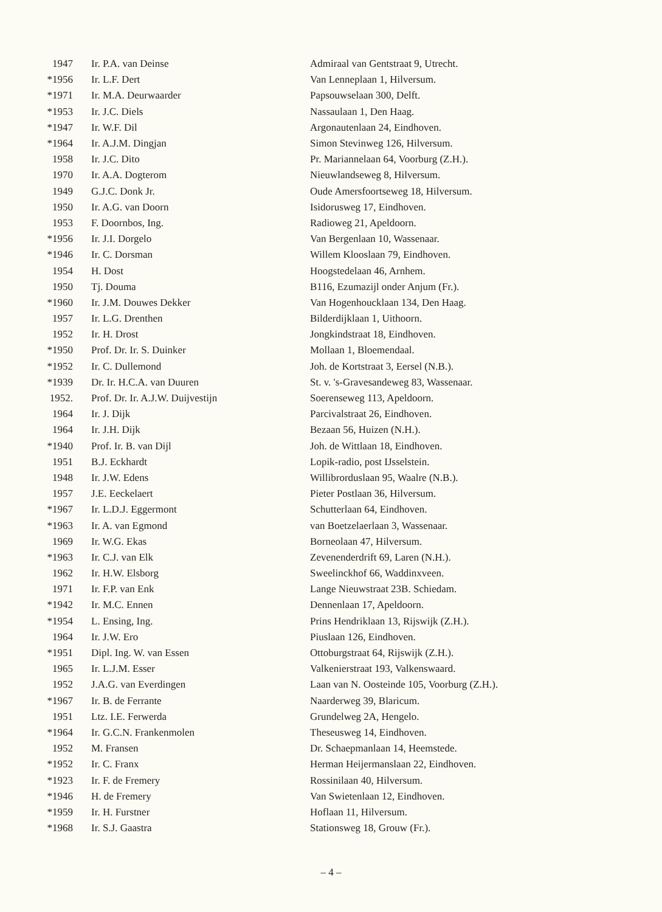| 1947 | Ir. P.A. van Deinse | Admiraal van Gentstraat 9, Utrecht. |
| *1956 | Ir. L.F. Dert | Van Lenneplaan 1, Hilversum. |
| *1971 | Ir. M.A. Deurwaarder | Papsouwselaan 300, Delft. |
| *1953 | Ir. J.C. Diels | Nassaulaan 1, Den Haag. |
| *1947 | Ir. W.F. Dil | Argonautenlaan 24, Eindhoven. |
| *1964 | Ir. A.J.M. Dingjan | Simon Stevinweg 126, Hilversum. |
| 1958 | Ir. J.C. Dito | Pr. Mariannelaan 64, Voorburg (Z.H.). |
| 1970 | Ir. A.A. Dogterom | Nieuwlandseweg 8, Hilversum. |
| 1949 | G.J.C. Donk Jr. | Oude Amersfoortseweg 18, Hilversum. |
| 1950 | Ir. A.G. van Doorn | Isidorusweg 17, Eindhoven. |
| 1953 | F. Doornbos, Ing. | Radioweg 21, Apeldoorn. |
| *1956 | Ir. J.I. Dorgelo | Van Bergenlaan 10, Wassenaar. |
| *1946 | Ir. C. Dorsman | Willem Klooslaan 79, Eindhoven. |
| 1954 | H. Dost | Hoogstedelaan 46, Arnhem. |
| 1950 | Tj. Douma | B116, Ezumazijl onder Anjum (Fr.). |
| *1960 | Ir. J.M. Douwes Dekker | Van Hogenhoucklaan 134, Den Haag. |
| 1957 | Ir. L.G. Drenthen | Bilderdijklaan 1, Uithoorn. |
| 1952 | Ir. H. Drost | Jongkindstraat 18, Eindhoven. |
| *1950 | Prof. Dr. Ir. S. Duinker | Mollaan 1, Bloemendaal. |
| *1952 | Ir. C. Dullemond | Joh. de Kortstraat 3, Eersel (N.B.). |
| *1939 | Dr. Ir. H.C.A. van Duuren | St. v. 's-Gravesandeweg 83, Wassenaar. |
| 1952. | Prof. Dr. Ir. A.J.W. Duijvestijn | Soerenseweg 113, Apeldoorn. |
| 1964 | Ir. J. Dijk | Parcivalstraat 26, Eindhoven. |
| 1964 | Ir. J.H. Dijk | Bezaan 56, Huizen (N.H.). |
| *1940 | Prof. Ir. B. van Dijl | Joh. de Wittlaan 18, Eindhoven. |
| 1951 | B.J. Eckhardt | Lopik-radio, post IJsselstein. |
| 1948 | Ir. J.W. Edens | Willibrorduslaan 95, Waalre (N.B.). |
| 1957 | J.E. Eeckelaert | Pieter Postlaan 36, Hilversum. |
| *1967 | Ir. L.D.J. Eggermont | Schutterlaan 64, Eindhoven. |
| *1963 | Ir. A. van Egmond | van Boetzelaerlaan 3, Wassenaar. |
| 1969 | Ir. W.G. Ekas | Borneolaan 47, Hilversum. |
| *1963 | Ir. C.J. van Elk | Zevenenderdrift 69, Laren (N.H.). |
| 1962 | Ir. H.W. Elsborg | Sweelinckhof 66, Waddinxveen. |
| 1971 | Ir. F.P. van Enk | Lange Nieuwstraat 23B. Schiedam. |
| *1942 | Ir. M.C. Ennen | Dennenlaan 17, Apeldoorn. |
| *1954 | L. Ensing, Ing. | Prins Hendriklaan 13, Rijswijk (Z.H.). |
| 1964 | Ir. J.W. Ero | Piuslaan 126, Eindhoven. |
| *1951 | Dipl. Ing. W. van Essen | Ottoburgstraat 64, Rijswijk (Z.H.). |
| 1965 | Ir. L.J.M. Esser | Valkenierstraat 193, Valkenswaard. |
| 1952 | J.A.G. van Everdingen | Laan van N. Oosteinde 105, Voorburg (Z.H.). |
| *1967 | Ir. B. de Ferrante | Naarderweg 39, Blaricum. |
| 1951 | Ltz. I.E. Ferwerda | Grundelweg 2A, Hengelo. |
| *1964 | Ir. G.C.N. Frankenmolen | Theseusweg 14, Eindhoven. |
| 1952 | M. Fransen | Dr. Schaepmanlaan 14, Heemstede. |
| *1952 | Ir. C. Franx | Herman Heijermanslaan 22, Eindhoven. |
| *1923 | Ir. F. de Fremery | Rossinilaan 40, Hilversum. |
| *1946 | H. de Fremery | Van Swietenlaan 12, Eindhoven. |
| *1959 | Ir. H. Furstner | Hoflaan 11, Hilversum. |
| *1968 | Ir. S.J. Gaastra | Stationsweg 18, Grouw (Fr.). |
– 4 –